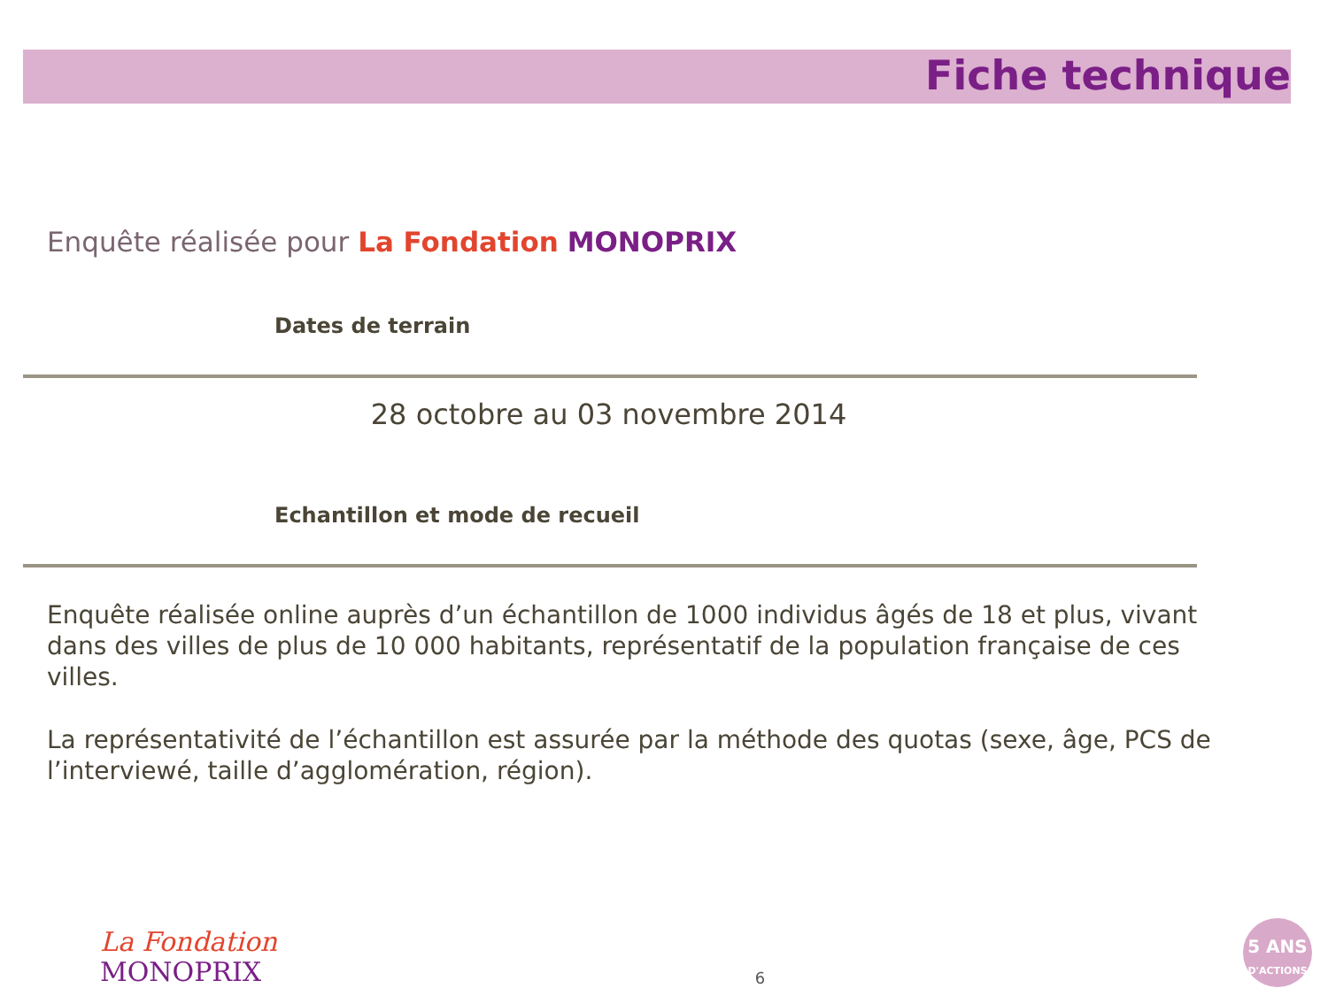Fiche technique
Enquête réalisée pour La Fondation MONOPRIX
Dates de terrain
28 octobre au 03 novembre 2014
Echantillon et mode de recueil
Enquête réalisée online auprès d’un échantillon de 1000 individus âgés de 18 et plus, vivant dans des villes de plus de 10 000 habitants, représentatif de la population française de ces villes.
La représentativité de l’échantillon est assurée par la méthode des quotas (sexe, âge, PCS de l’interviewé, taille d’agglomération, région).
La Fondation
MONOPRIX
6
5 ANS
D'ACTIONS